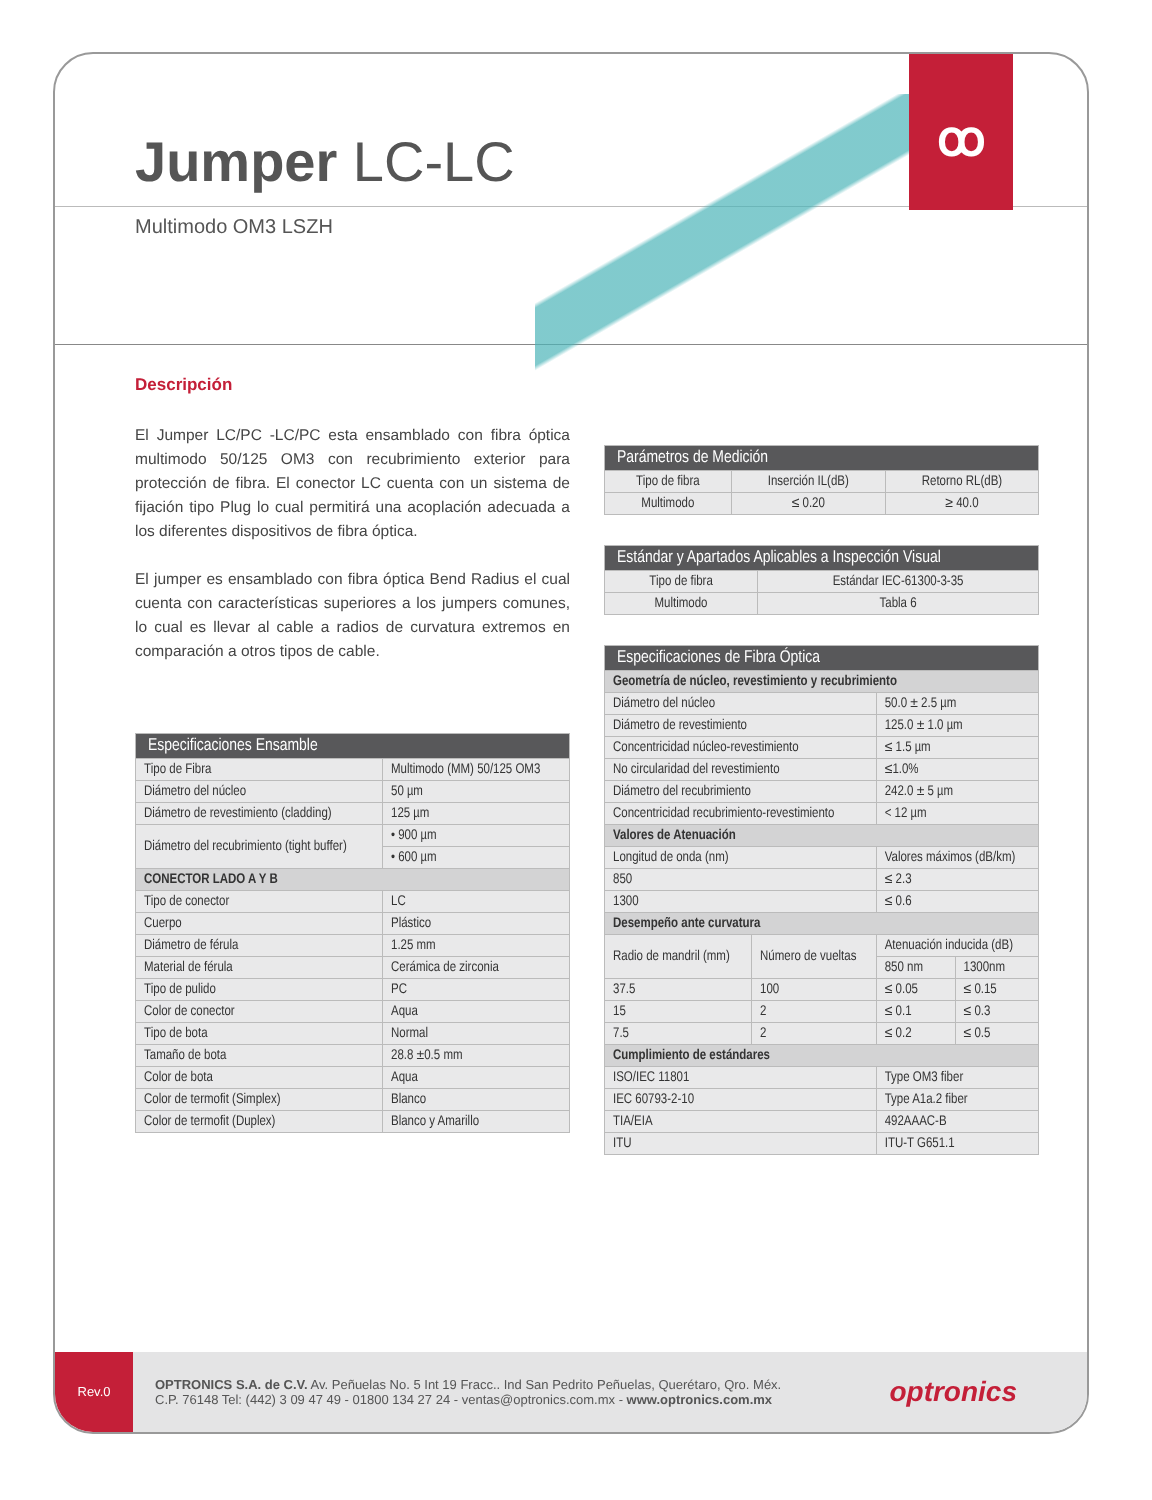ꝏ
Jumper LC-LC
Multimodo OM3 LSZH
Descripción
El Jumper LC/PC -LC/PC esta ensamblado con fibra óptica multimodo 50/125 OM3 con recubrimiento exterior para protección de fibra. El conector LC cuenta con un sistema de fijación tipo Plug lo cual permitirá una acoplación adecuada a los diferentes dispositivos de fibra óptica.
El jumper es ensamblado con fibra óptica Bend Radius el cual cuenta con características superiores a los jumpers comunes, lo cual es llevar al cable a radios de curvatura extremos en comparación a otros tipos de cable.
| Especificaciones Ensamble | |
| --- | --- |
| Tipo de Fibra | Multimodo (MM) 50/125 OM3 |
| Diámetro del núcleo | 50 µm |
| Diámetro de revestimiento (cladding) | 125 µm |
| Diámetro del recubrimiento (tight buffer) | • 900 µm |
| | • 600 µm |
| CONECTOR LADO A Y B | |
| Tipo de conector | LC |
| Cuerpo | Plástico |
| Diámetro de férula | 1.25 mm |
| Material de férula | Cerámica de zirconia |
| Tipo de pulido | PC |
| Color de conector | Aqua |
| Tipo de bota | Normal |
| Tamaño de bota | 28.8 ±0.5 mm |
| Color de bota | Aqua |
| Color de termofit (Simplex) | Blanco |
| Color de termofit (Duplex) | Blanco y Amarillo |
| Parámetros de Medición | | |
| --- | --- | --- |
| Tipo de fibra | Inserción IL(dB) | Retorno RL(dB) |
| Multimodo | ≤ 0.20 | ≥ 40.0 |
| Estándar y Apartados Aplicables a Inspección Visual | |
| --- | --- |
| Tipo de fibra | Estándar IEC-61300-3-35 |
| Multimodo | Tabla 6 |
| Especificaciones de Fibra Óptica | | | |
| --- | --- | --- | --- |
| Geometría de núcleo, revestimiento y recubrimiento | | | |
| Diámetro del núcleo | | 50.0 ± 2.5 µm | |
| Diámetro de revestimiento | | 125.0 ± 1.0 µm | |
| Concentricidad núcleo-revestimiento | | ≤ 1.5 µm | |
| No circularidad del revestimiento | | ≤1.0% | |
| Diámetro del recubrimiento | | 242.0 ± 5 µm | |
| Concentricidad recubrimiento-revestimiento | | < 12 µm | |
| Valores de Atenuación | | | |
| Longitud de onda (nm) | | Valores máximos (dB/km) | |
| 850 | | ≤ 2.3 | |
| 1300 | | ≤ 0.6 | |
| Desempeño ante curvatura | | | |
| Radio de mandril (mm) | Número de vueltas | Atenuación inducida (dB) | |
| | | 850 nm | 1300nm |
| 37.5 | 100 | ≤ 0.05 | ≤ 0.15 |
| 15 | 2 | ≤ 0.1 | ≤ 0.3 |
| 7.5 | 2 | ≤ 0.2 | ≤ 0.5 |
| Cumplimiento de estándares | | | |
| ISO/IEC 11801 | | Type OM3 fiber | |
| IEC 60793-2-10 | | Type A1a.2 fiber | |
| TIA/EIA | | 492AAAC-B | |
| ITU | | ITU-T G651.1 | |
Rev.0
OPTRONICS S.A. de C.V. Av. Peñuelas No. 5 Int 19 Fracc.. Ind San Pedrito Peñuelas, Querétaro, Qro. Méx.
C.P. 76148 Tel: (442) 3 09 47 49 - 01800 134 27 24 - ventas@optronics.com.mx - www.optronics.com.mx
optronics